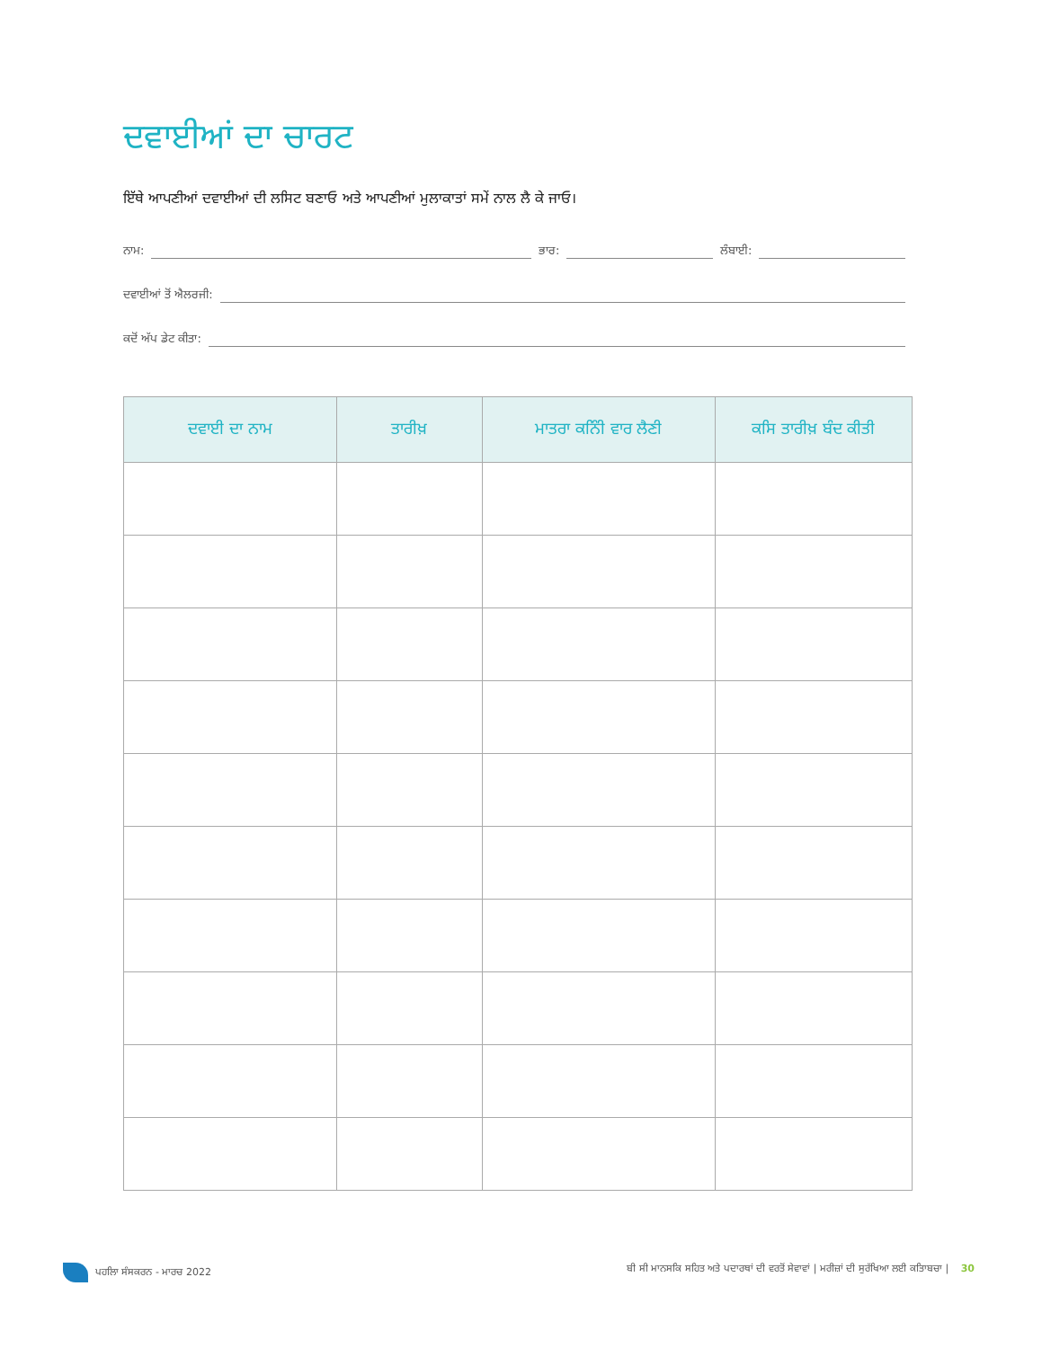ਦਵਾਈਆਂ ਦਾ ਚਾਰਟ
ਇੱਥੇ ਆਪਣੀਆਂ ਦਵਾਈਆਂ ਦੀ ਲਸਿਟ ਬਣਾਓ ਅਤੇ ਆਪਣੀਆਂ ਮੁਲਾਕਾਤਾਂ ਸਮੇਂ ਨਾਲ ਲੈ ਕੇ ਜਾਓ।
ਨਾਮ: ਭਾਰ: ਲੰਬਾਈ:
ਦਵਾਈਆਂ ਤੋਂ ਐਲਰਜੀ:
ਕਦੋਂ ਅੱਪ ਡੇਟ ਕੀਤਾ:
| ਦਵਾਈ ਦਾ ਨਾਮ | ਤਾਰੀਖ਼ | ਮਾਤਰਾ ਕਨਿੰੀ ਵਾਰ ਲੈਣੀ | ਕਸਿ ਤਾਰੀਖ਼ ਬੰਦ ਕੀਤੀ |
| --- | --- | --- | --- |
ਪਹਲਿਾ ਸੰਸਕਰਨ - ਮਾਰਚ 2022 ਬੀ ਸੀ ਮਾਨਸਕਿ ਸਹਿਤ ਅਤੇ ਪਦਾਰਥਾਂ ਦੀ ਵਰਤੋਂ ਸੇਵਾਵਾਂ | ਮਰੀਜ਼ਾਂ ਦੀ ਸੁਰੱਖਿਆ ਲਈ ਕਤਿਾਬਚਾ | 30